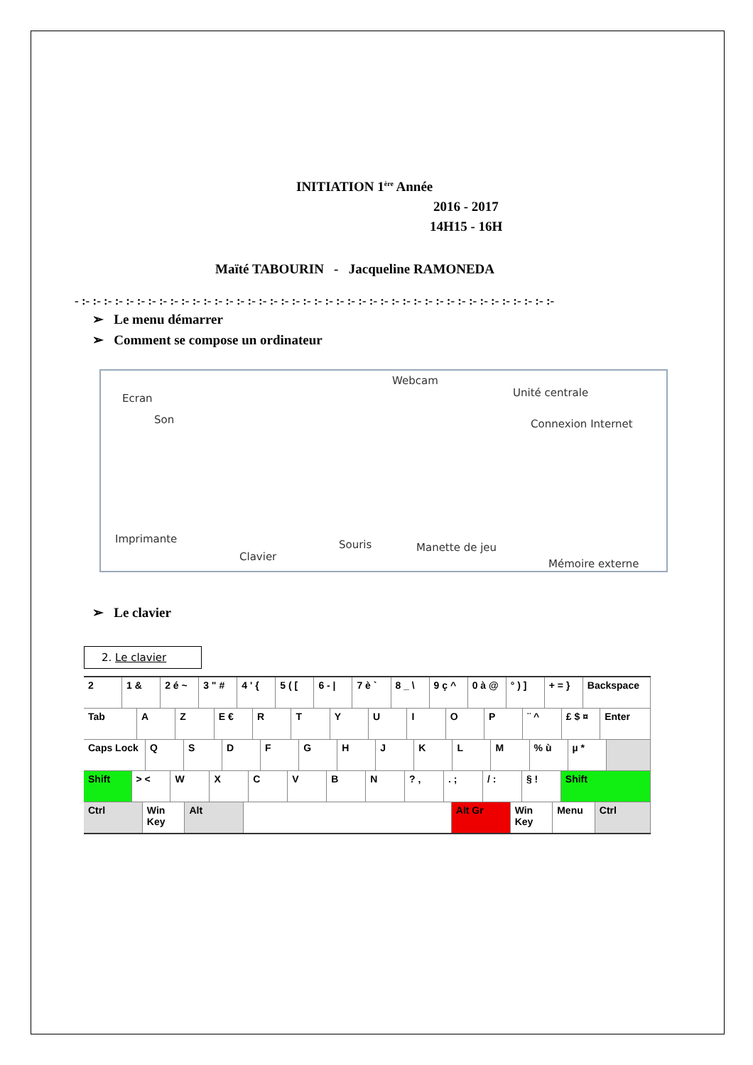INITIATION 1<sup>ère</sup> Année
2016 - 2017
14H15 - 16H
Maïté TABOURIN - Jacqueline RAMONEDA
- :- :- :- :- :- :- :- :- :- :- :- :- :- :- :- :- :- :- :- :- :- :- :- :- :- :- :- :- :- :- :- :- :- :- :- :- :- :- :- :- :- :- :-
➢ Le menu démarrer
➢ Comment se compose un ordinateur
Ecran
Son
Webcam
Unité centrale
Connexion Internet
Imprimante
Clavier
Souris Manette de jeu
Mémoire externe
➢ Le clavier
2. Le clavier
2 1 & 2 é ~ 3 " # 4 ' { 5 ( [ 6 - | 7 è ` 8 _ \ 9 ç ^ 0 à @ ° ) ] + = } Backspace
Tab A Z E € R T Y U I O P ¨ ^ £ $ ¤ Enter
Caps Lock Q S D F G H J K L M % ù µ *
Shift > < W X C V B N ? , . ; / : § ! Shift
Ctrl Win Key Alt Alt Gr Win Key Menu Ctrl